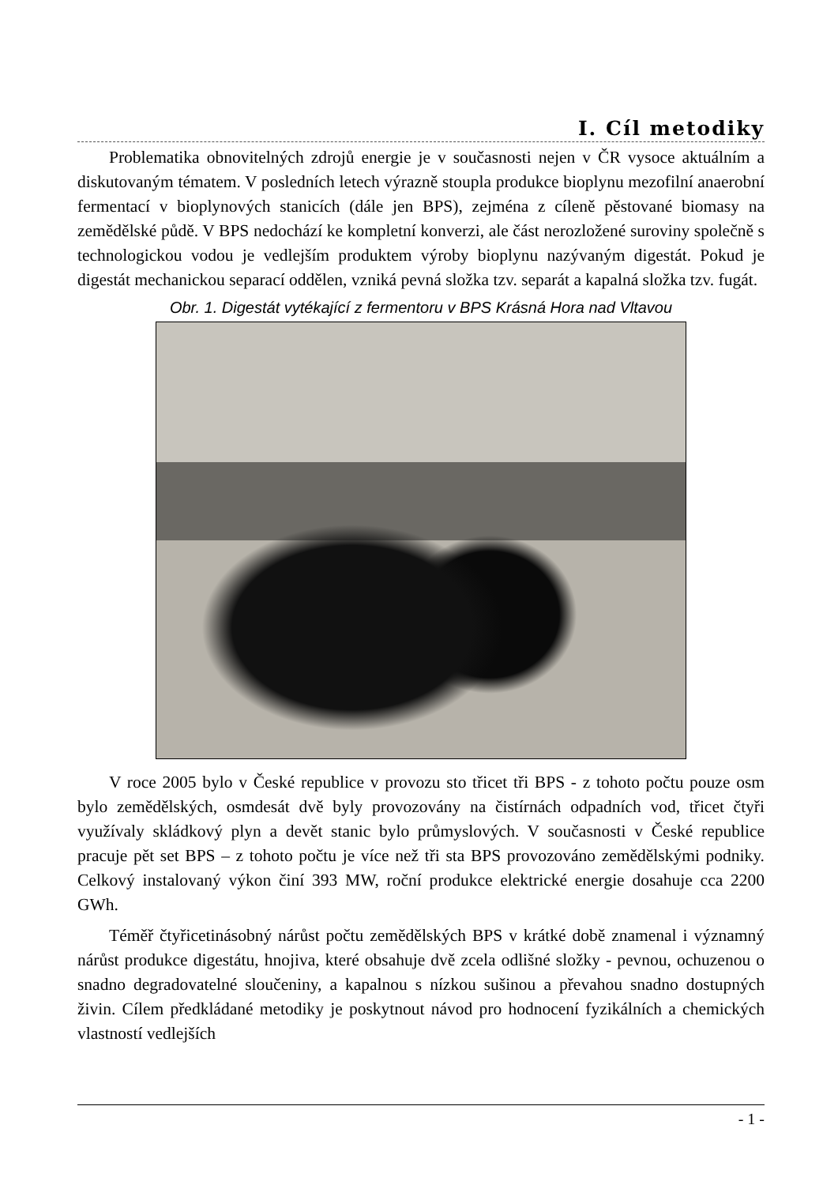I. Cíl metodiky
Problematika obnovitelných zdrojů energie je v současnosti nejen v ČR vysoce aktuálním a diskutovaným tématem. V posledních letech výrazně stoupla produkce bioplynu mezofilní anaerobní fermentací v bioplynových stanicích (dále jen BPS), zejména z cíleně pěstované biomasy na zemědělské půdě. V BPS nedochází ke kompletní konverzi, ale část nerozložené suroviny společně s technologickou vodou je vedlejším produktem výroby bioplynu nazývaným digestát. Pokud je digestát mechanickou separací oddělen, vzniká pevná složka tzv. separát a kapalná složka tzv. fugát.
Obr. 1. Digestát vytékající z fermentoru v BPS Krásná Hora nad Vltavou
V roce 2005 bylo v České republice v provozu sto třicet tři BPS - z tohoto počtu pouze osm bylo zemědělských, osmdesát dvě byly provozovány na čistírnách odpadních vod, třicet čtyři využívaly skládkový plyn a devět stanic bylo průmyslových. V současnosti v České republice pracuje pět set BPS – z tohoto počtu je více než tři sta BPS provozováno zemědělskými podniky. Celkový instalovaný výkon činí 393 MW, roční produkce elektrické energie dosahuje cca 2200 GWh.
Téměř čtyřicetinásobný nárůst počtu zemědělských BPS v krátké době znamenal i významný nárůst produkce digestátu, hnojiva, které obsahuje dvě zcela odlišné složky - pevnou, ochuzenou o snadno degradovatelné sloučeniny, a kapalnou s nízkou sušinou a převahou snadno dostupných živin. Cílem předkládané metodiky je poskytnout návod pro hodnocení fyzikálních a chemických vlastností vedlejších
- 1 -